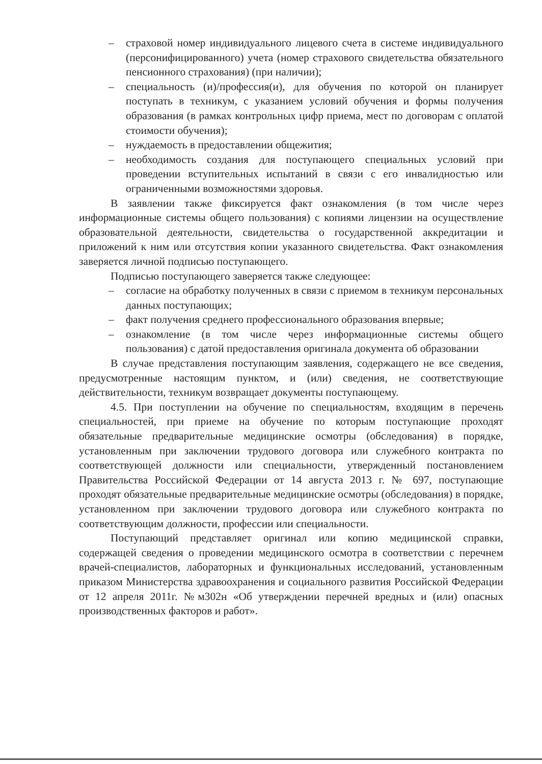– страховой номер индивидуального лицевого счета в системе индивидуального (персонифицированного) учета (номер страхового свидетельства обязательного пенсионного страхования) (при наличии);
– специальность (и)/профессия(и), для обучения по которой он планирует поступать в техникум, с указанием условий обучения и формы получения образования (в рамках контрольных цифр приема, мест по договорам с оплатой стоимости обучения);
– нуждаемость в предоставлении общежития;
– необходимость создания для поступающего специальных условий при проведении вступительных испытаний в связи с его инвалидностью или ограниченными возможностями здоровья.
В заявлении также фиксируется факт ознакомления (в том числе через информационные системы общего пользования) с копиями лицензии на осуществление образовательной деятельности, свидетельства о государственной аккредитации и приложений к ним или отсутствия копии указанного свидетельства. Факт ознакомления заверяется личной подписью поступающего.
Подписью поступающего заверяется также следующее:
– согласие на обработку полученных в связи с приемом в техникум персональных данных поступающих;
– факт получения среднего профессионального образования впервые;
– ознакомление (в том числе через информационные системы общего пользования) с датой предоставления оригинала документа об образовании
В случае представления поступающим заявления, содержащего не все сведения, предусмотренные настоящим пунктом, и (или) сведения, не соответствующие действительности, техникум возвращает документы поступающему.
4.5. При поступлении на обучение по специальностям, входящим в перечень специальностей, при приеме на обучение по которым поступающие проходят обязательные предварительные медицинские осмотры (обследования) в порядке, установленным при заключении трудового договора или служебного контракта по соответствующей должности или специальности, утвержденный постановлением Правительства Российской Федерации от 14 августа 2013 г. № 697, поступающие проходят обязательные предварительные медицинские осмотры (обследования) в порядке, установленном при заключении трудового договора или служебного контракта по соответствующим должности, профессии или специальности.
Поступающий представляет оригинал или копию медицинской справки, содержащей сведения о проведении медицинского осмотра в соответствии с перечнем врачей-специалистов, лабораторных и функциональных исследований, установленным приказом Министерства здравоохранения и социального развития Российской Федерации от 12 апреля 2011г. №м302н «Об утверждении перечней вредных и (или) опасных производственных факторов и работ».